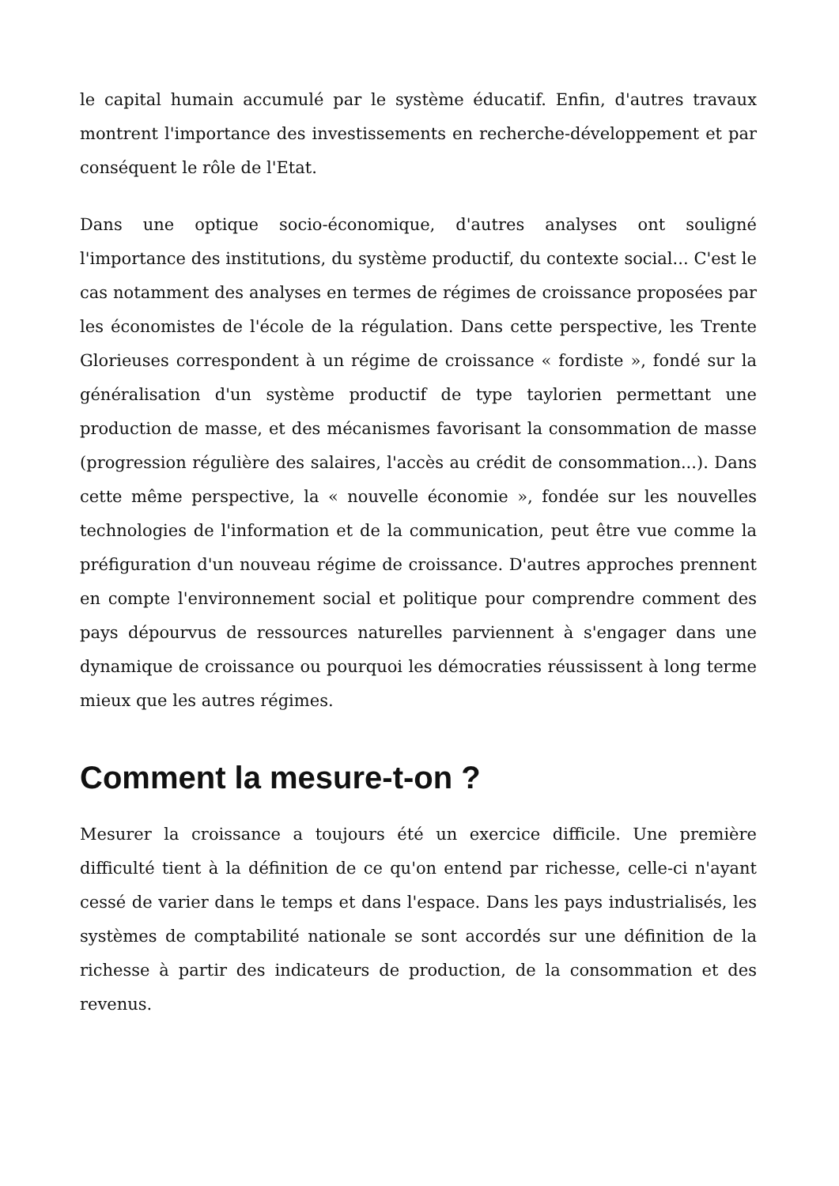le capital humain accumulé par le système éducatif. Enfin, d'autres travaux montrent l'importance des investissements en recherche-développement et par conséquent le rôle de l'Etat.
Dans une optique socio-économique, d'autres analyses ont souligné l'importance des institutions, du système productif, du contexte social... C'est le cas notamment des analyses en termes de régimes de croissance proposées par les économistes de l'école de la régulation. Dans cette perspective, les Trente Glorieuses correspondent à un régime de croissance « fordiste », fondé sur la généralisation d'un système productif de type taylorien permettant une production de masse, et des mécanismes favorisant la consommation de masse (progression régulière des salaires, l'accès au crédit de consommation...). Dans cette même perspective, la « nouvelle économie », fondée sur les nouvelles technologies de l'information et de la communication, peut être vue comme la préfiguration d'un nouveau régime de croissance. D'autres approches prennent en compte l'environnement social et politique pour comprendre comment des pays dépourvus de ressources naturelles parviennent à s'engager dans une dynamique de croissance ou pourquoi les démocraties réussissent à long terme mieux que les autres régimes.
Comment la mesure-t-on ?
Mesurer la croissance a toujours été un exercice difficile. Une première difficulté tient à la définition de ce qu'on entend par richesse, celle-ci n'ayant cessé de varier dans le temps et dans l'espace. Dans les pays industrialisés, les systèmes de comptabilité nationale se sont accordés sur une définition de la richesse à partir des indicateurs de production, de la consommation et des revenus.